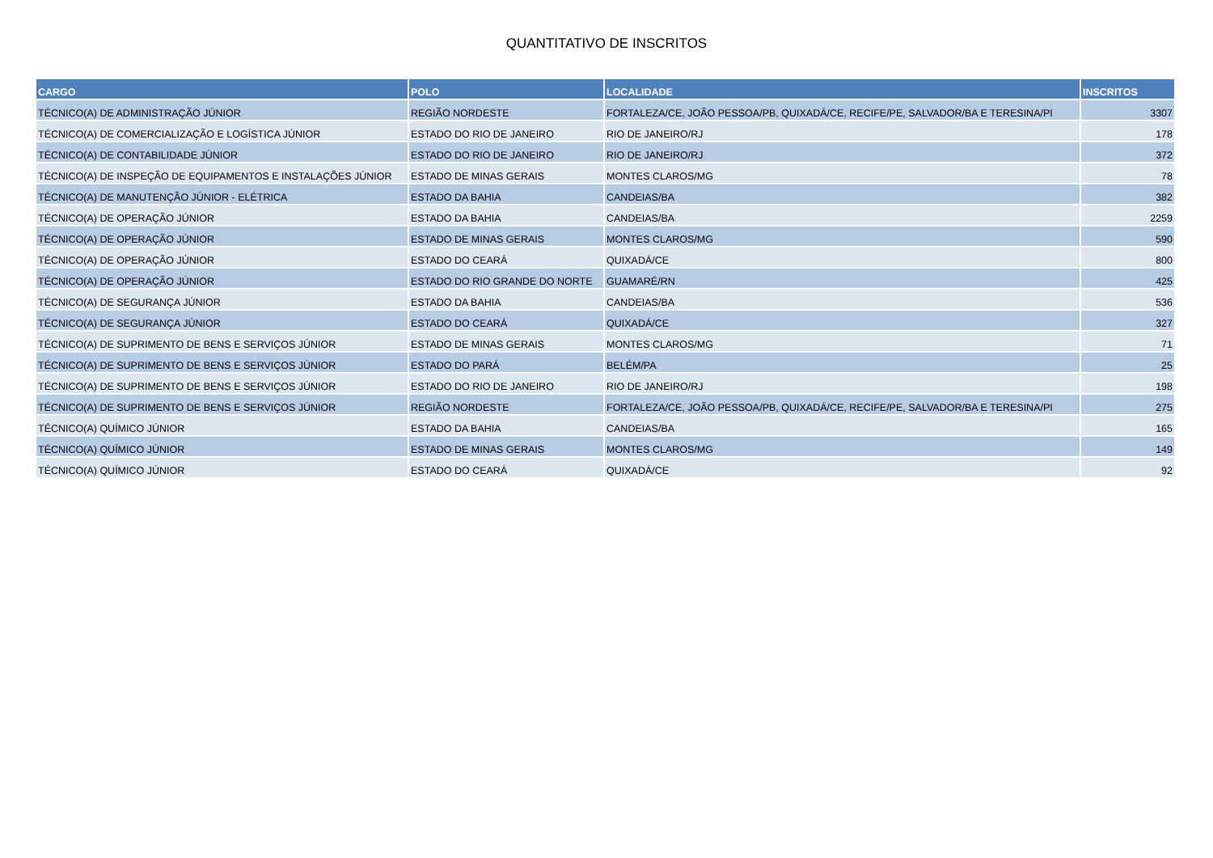QUANTITATIVO DE INSCRITOS
| CARGO | POLO | LOCALIDADE | INSCRITOS |
| --- | --- | --- | --- |
| TÉCNICO(A) DE ADMINISTRAÇÃO JÚNIOR | REGIÃO NORDESTE | FORTALEZA/CE, JOÃO PESSOA/PB, QUIXADÁ/CE, RECIFE/PE, SALVADOR/BA E TERESINA/PI | 3307 |
| TÉCNICO(A) DE COMERCIALIZAÇÃO E LOGÍSTICA JÚNIOR | ESTADO DO RIO DE JANEIRO | RIO DE JANEIRO/RJ | 178 |
| TÉCNICO(A) DE CONTABILIDADE JÚNIOR | ESTADO DO RIO DE JANEIRO | RIO DE JANEIRO/RJ | 372 |
| TÉCNICO(A) DE INSPEÇÃO DE EQUIPAMENTOS E INSTALAÇÕES JÚNIOR | ESTADO DE MINAS GERAIS | MONTES CLAROS/MG | 78 |
| TÉCNICO(A) DE MANUTENÇÃO JÚNIOR - ELÉTRICA | ESTADO DA BAHIA | CANDEIAS/BA | 382 |
| TÉCNICO(A) DE OPERAÇÃO JÚNIOR | ESTADO DA BAHIA | CANDEIAS/BA | 2259 |
| TÉCNICO(A) DE OPERAÇÃO JÚNIOR | ESTADO DE MINAS GERAIS | MONTES CLAROS/MG | 590 |
| TÉCNICO(A) DE OPERAÇÃO JÚNIOR | ESTADO DO CEARÁ | QUIXADÁ/CE | 800 |
| TÉCNICO(A) DE OPERAÇÃO JÚNIOR | ESTADO DO RIO GRANDE DO NORTE | GUAMARÉ/RN | 425 |
| TÉCNICO(A) DE SEGURANÇA JÚNIOR | ESTADO DA BAHIA | CANDEIAS/BA | 536 |
| TÉCNICO(A) DE SEGURANÇA JÚNIOR | ESTADO DO CEARÁ | QUIXADÁ/CE | 327 |
| TÉCNICO(A) DE SUPRIMENTO DE BENS E SERVIÇOS JÚNIOR | ESTADO DE MINAS GERAIS | MONTES CLAROS/MG | 71 |
| TÉCNICO(A) DE SUPRIMENTO DE BENS E SERVIÇOS JÚNIOR | ESTADO DO PARÁ | BELÉM/PA | 25 |
| TÉCNICO(A) DE SUPRIMENTO DE BENS E SERVIÇOS JÚNIOR | ESTADO DO RIO DE JANEIRO | RIO DE JANEIRO/RJ | 198 |
| TÉCNICO(A) DE SUPRIMENTO DE BENS E SERVIÇOS JÚNIOR | REGIÃO NORDESTE | FORTALEZA/CE, JOÃO PESSOA/PB, QUIXADÁ/CE, RECIFE/PE, SALVADOR/BA E TERESINA/PI | 275 |
| TÉCNICO(A) QUÍMICO JÚNIOR | ESTADO DA BAHIA | CANDEIAS/BA | 165 |
| TÉCNICO(A) QUÍMICO JÚNIOR | ESTADO DE MINAS GERAIS | MONTES CLAROS/MG | 149 |
| TÉCNICO(A) QUÍMICO JÚNIOR | ESTADO DO CEARÁ | QUIXADÁ/CE | 92 |